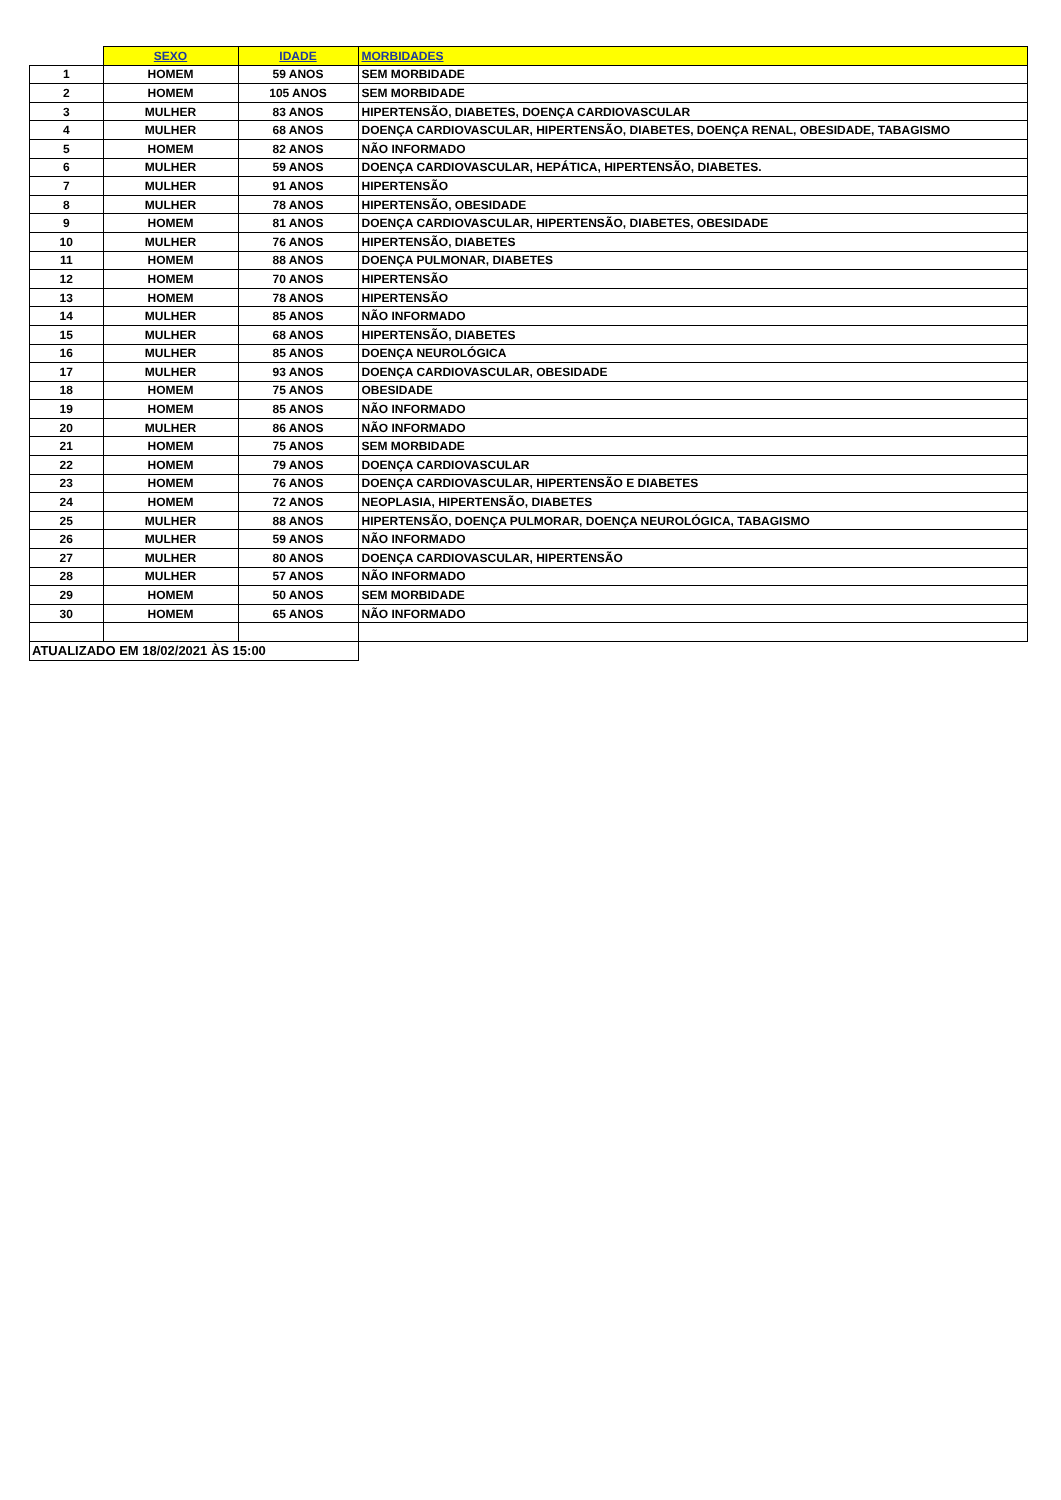| | SEXO | IDADE | MORBIDADES |
| --- | --- | --- | --- |
| 1 | HOMEM | 59 ANOS | SEM MORBIDADE |
| 2 | HOMEM | 105 ANOS | SEM MORBIDADE |
| 3 | MULHER | 83 ANOS | HIPERTENSÃO, DIABETES, DOENÇA CARDIOVASCULAR |
| 4 | MULHER | 68 ANOS | DOENÇA CARDIOVASCULAR, HIPERTENSÃO, DIABETES, DOENÇA RENAL, OBESIDADE, TABAGISMO |
| 5 | HOMEM | 82 ANOS | NÃO INFORMADO |
| 6 | MULHER | 59 ANOS | DOENÇA CARDIOVASCULAR, HEPÁTICA, HIPERTENSÃO, DIABETES. |
| 7 | MULHER | 91 ANOS | HIPERTENSÃO |
| 8 | MULHER | 78 ANOS | HIPERTENSÃO, OBESIDADE |
| 9 | HOMEM | 81 ANOS | DOENÇA CARDIOVASCULAR, HIPERTENSÃO, DIABETES, OBESIDADE |
| 10 | MULHER | 76 ANOS | HIPERTENSÃO, DIABETES |
| 11 | HOMEM | 88 ANOS | DOENÇA PULMONAR, DIABETES |
| 12 | HOMEM | 70 ANOS | HIPERTENSÃO |
| 13 | HOMEM | 78 ANOS | HIPERTENSÃO |
| 14 | MULHER | 85 ANOS | NÃO INFORMADO |
| 15 | MULHER | 68 ANOS | HIPERTENSÃO, DIABETES |
| 16 | MULHER | 85 ANOS | DOENÇA NEUROLÓGICA |
| 17 | MULHER | 93 ANOS | DOENÇA CARDIOVASCULAR, OBESIDADE |
| 18 | HOMEM | 75 ANOS | OBESIDADE |
| 19 | HOMEM | 85 ANOS | NÃO INFORMADO |
| 20 | MULHER | 86 ANOS | NÃO INFORMADO |
| 21 | HOMEM | 75 ANOS | SEM MORBIDADE |
| 22 | HOMEM | 79 ANOS | DOENÇA CARDIOVASCULAR |
| 23 | HOMEM | 76 ANOS | DOENÇA CARDIOVASCULAR, HIPERTENSÃO E DIABETES |
| 24 | HOMEM | 72 ANOS | NEOPLASIA, HIPERTENSÃO, DIABETES |
| 25 | MULHER | 88 ANOS | HIPERTENSÃO, DOENÇA PULMORAR, DOENÇA NEUROLÓGICA, TABAGISMO |
| 26 | MULHER | 59 ANOS | NÃO INFORMADO |
| 27 | MULHER | 80 ANOS | DOENÇA CARDIOVASCULAR, HIPERTENSÃO |
| 28 | MULHER | 57 ANOS | NÃO INFORMADO |
| 29 | HOMEM | 50 ANOS | SEM MORBIDADE |
| 30 | HOMEM | 65 ANOS | NÃO INFORMADO |
| ATUALIZADO EM 18/02/2021 ÀS 15:00 | | | |